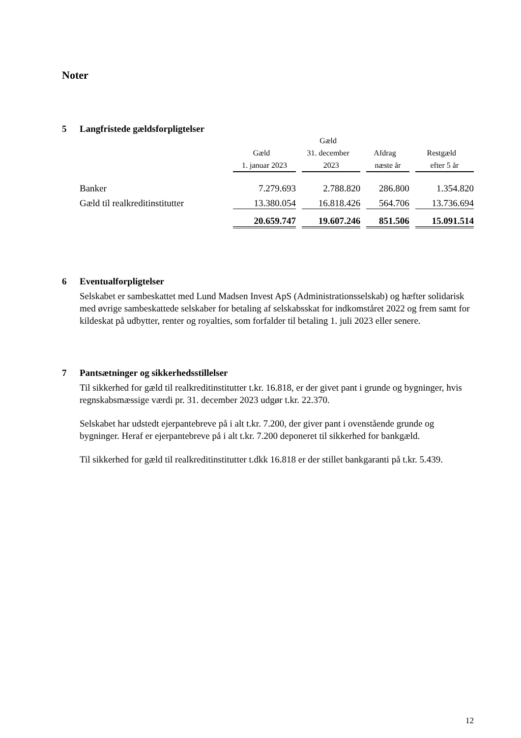Noter
5 Langfristede gældsforpligtelser
| | | Gæld | | |
| --- | --- | --- | --- | --- |
| | Gæld | 31. december | Afdrag | Restgæld |
| | 1. januar 2023 | 2023 | næste år | efter 5 år |
| Banker | 7.279.693 | 2.788.820 | 286.800 | 1.354.820 |
| Gæld til realkreditinstitutter | 13.380.054 | 16.818.426 | 564.706 | 13.736.694 |
| | 20.659.747 | 19.607.246 | 851.506 | 15.091.514 |
6 Eventualforpligtelser
Selskabet er sambeskattet med Lund Madsen Invest ApS (Administrationsselskab) og hæfter solidarisk med øvrige sambeskattede selskaber for betaling af selskabsskat for indkomståret 2022 og frem samt for kildeskat på udbytter, renter og royalties, som forfalder til betaling 1. juli 2023 eller senere.
7 Pantsætninger og sikkerhedsstillelser
Til sikkerhed for gæld til realkreditinstitutter t.kr. 16.818, er der givet pant i grunde og bygninger, hvis regnskabsmæssige værdi pr. 31. december 2023 udgør t.kr. 22.370.
Selskabet har udstedt ejerpantebreve på i alt t.kr. 7.200, der giver pant i ovenstående grunde og bygninger. Heraf er ejerpantebreve på i alt t.kr. 7.200 deponeret til sikkerhed for bankgæld.
Til sikkerhed for gæld til realkreditinstitutter t.dkk 16.818 er der stillet bankgaranti på t.kr. 5.439.
12